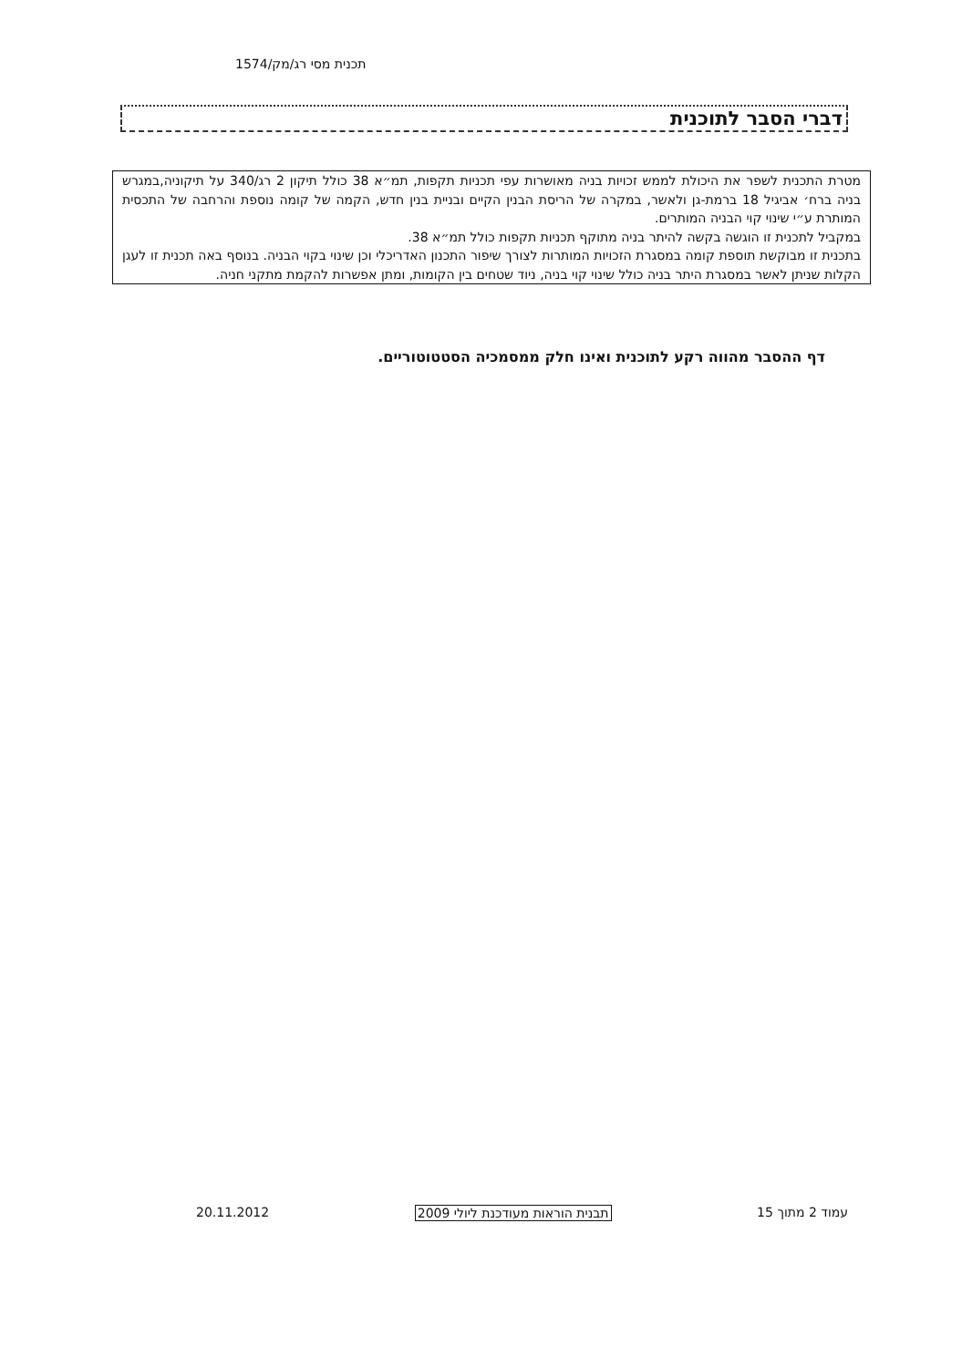תכנית מסי רג/מק/1574
דברי הסבר לתוכנית
מטרת התכנית לשפר את היכולת לממש זכויות בניה מאושרות עפי תכניות תקפות, תמ״א 38 כולל תיקון 2 רג/340 על תיקוניה,במגרש בניה ברח׳ אביגיל 18 ברמת-גן ולאשר, במקרה של הריסת הבנין הקיים ובניית בנין חדש, הקמה של קומה נוספת והרחבה של התכסית המותרת ע״י שינוי קוי הבניה המותרים.
במקביל לתכנית זו הוגשה בקשה להיתר בניה מתוקף תכניות תקפות כולל תמ״א 38.
בתכנית זו מבוקשת תוספת קומה במסגרת הזכויות המותרות לצורך שיפור התכנון האדריכלי וכן שינוי בקוי הבניה. בנוסף באה תכנית זו לעגן הקלות שניתן לאשר במסגרת היתר בניה כולל שינוי קוי בניה, ניוד שטחים בין הקומות, ומתן אפשרות להקמת מתקני חניה.
דף ההסבר מהווה רקע לתוכנית ואינו חלק ממסמכיה הסטטוטוריים.
עמוד 2 מתוך 15 תבנית הוראות מעודכנת ליולי 2009 20.11.2012